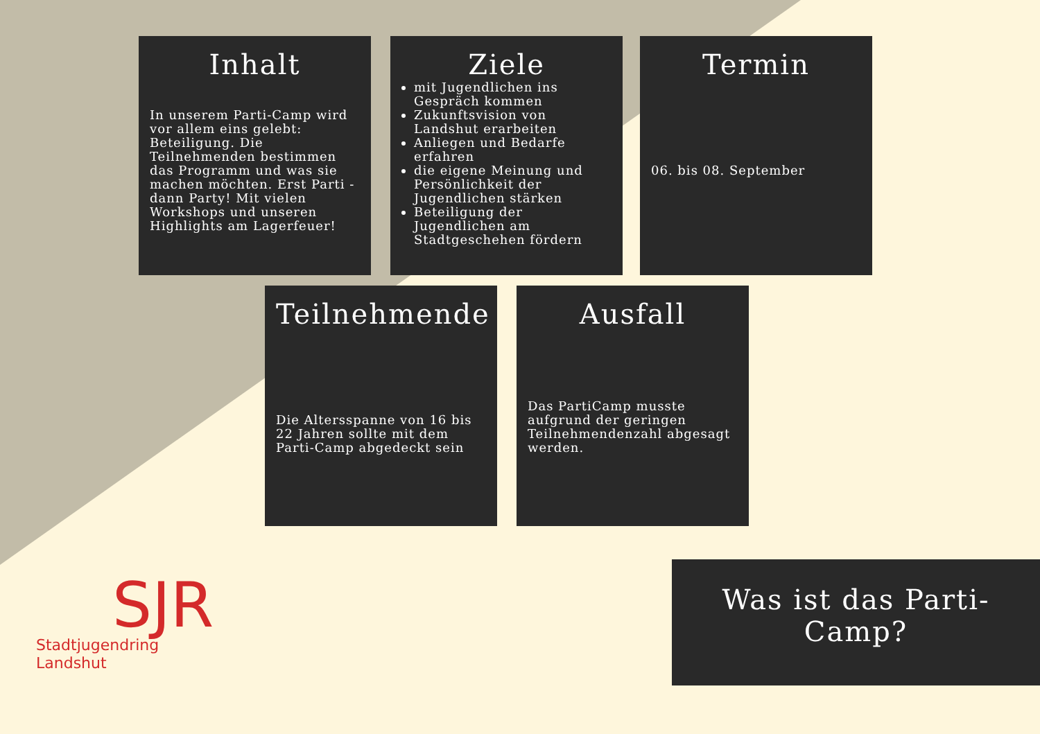Inhalt
In unserem Parti-Camp wird vor allem eins gelebt: Beteiligung. Die Teilnehmenden bestimmen das Programm und was sie machen möchten. Erst Parti - dann Party! Mit vielen Workshops und unseren Highlights am Lagerfeuer!
Ziele
mit Jugendlichen ins Gespräch kommen
Zukunftsvision von Landshut erarbeiten
Anliegen und Bedarfe erfahren
die eigene Meinung und Persönlichkeit der Jugendlichen stärken
Beteiligung der Jugendlichen am Stadtgeschehen fördern
Termin
06. bis 08. September
Teilnehmende
Die Altersspanne von 16 bis 22 Jahren sollte mit dem Parti-Camp abgedeckt sein
Ausfall
Das PartiCamp musste aufgrund der geringen Teilnehmendenzahl abgesagt werden.
Was ist das Parti-Camp?
SJR
Stadtjugendring
Landshut